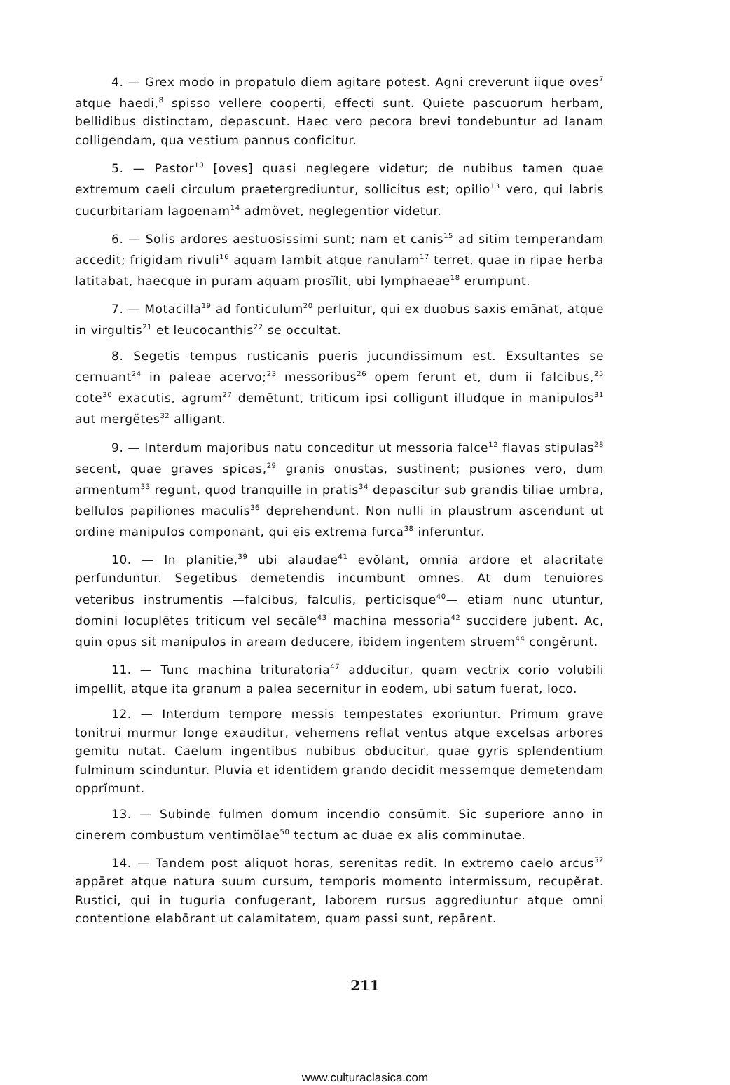4. — Grex modo in propatulo diem agitare potest. Agni creverunt iique oves<sup>7</sup> atque haedi,<sup>8</sup> spisso vellere cooperti, effecti sunt. Quiete pascuorum herbam, bellidibus distinctam, depascunt. Haec vero pecora brevi tondebuntur ad lanam colligendam, qua vestium pannus conficitur.
5. — Pastor<sup>10</sup> [oves] quasi neglegere videtur; de nubibus tamen quae extremum caeli circulum praetergrediuntur, sollicitus est; opilio<sup>13</sup> vero, qui labris cucurbitariam lagoenam<sup>14</sup> admŏvet, neglegentior videtur.
6. — Solis ardores aestuosissimi sunt; nam et canis<sup>15</sup> ad sitim temperandam accedit; frigidam rivuli<sup>16</sup> aquam lambit atque ranulam<sup>17</sup> terret, quae in ripae herba latitabat, haecque in puram aquam prosĭlit, ubi lymphaeae<sup>18</sup> erumpunt.
7. — Motacilla<sup>19</sup> ad fonticulum<sup>20</sup> perluitur, qui ex duobus saxis emānat, atque in virgultis<sup>21</sup> et leucocanthis<sup>22</sup> se occultat.
8. Segetis tempus rusticanis pueris jucundissimum est. Exsultantes se cernuant<sup>24</sup> in paleae acervo;<sup>23</sup> messoribus<sup>26</sup> opem ferunt et, dum ii falcibus,<sup>25</sup> cote<sup>30</sup> exacutis, agrum<sup>27</sup> demētunt, triticum ipsi colligunt illudque in manipulos<sup>31</sup> aut mergĕtes<sup>32</sup> alligant.
9. — Interdum majoribus natu conceditur ut messoria falce<sup>12</sup> flavas stipulas<sup>28</sup> secent, quae graves spicas,<sup>29</sup> granis onustas, sustinent; pusiones vero, dum armentum<sup>33</sup> regunt, quod tranquille in pratis<sup>34</sup> depascitur sub grandis tiliae umbra, bellulos papiliones maculis<sup>36</sup> deprehendunt. Non nulli in plaustrum ascendunt ut ordine manipulos componant, qui eis extrema furca<sup>38</sup> inferuntur.
10. — In planitie,<sup>39</sup> ubi alaudae<sup>41</sup> evŏlant, omnia ardore et alacritate perfunduntur. Segetibus demetendis incumbunt omnes. At dum tenuiores veteribus instrumentis —falcibus, falculis, perticisque<sup>40</sup>— etiam nunc utuntur, domini locuplētes triticum vel secāle<sup>43</sup> machina messoria<sup>42</sup> succidere jubent. Ac, quin opus sit manipulos in aream deducere, ibidem ingentem struem<sup>44</sup> congĕrunt.
11. — Tunc machina trituratoria<sup>47</sup> adducitur, quam vectrix corio volubili impellit, atque ita granum a palea secernitur in eodem, ubi satum fuerat, loco.
12. — Interdum tempore messis tempestates exoriuntur. Primum grave tonitrui murmur longe exauditur, vehemens reflat ventus atque excelsas arbores gemitu nutat. Caelum ingentibus nubibus obducitur, quae gyris splendentium fulminum scinduntur. Pluvia et identidem grando decidit messemque demetendam opprĭmunt.
13. — Subinde fulmen domum incendio consūmit. Sic superiore anno in cinerem combustum ventimŏlae<sup>50</sup> tectum ac duae ex alis comminutae.
14. — Tandem post aliquot horas, serenitas redit. In extremo caelo arcus<sup>52</sup> appāret atque natura suum cursum, temporis momento intermissum, recupĕrat. Rustici, qui in tuguria confugerant, laborem rursus aggrediuntur atque omni contentione elabōrant ut calamitatem, quam passi sunt, repārent.
211
www.culturaclasica.com